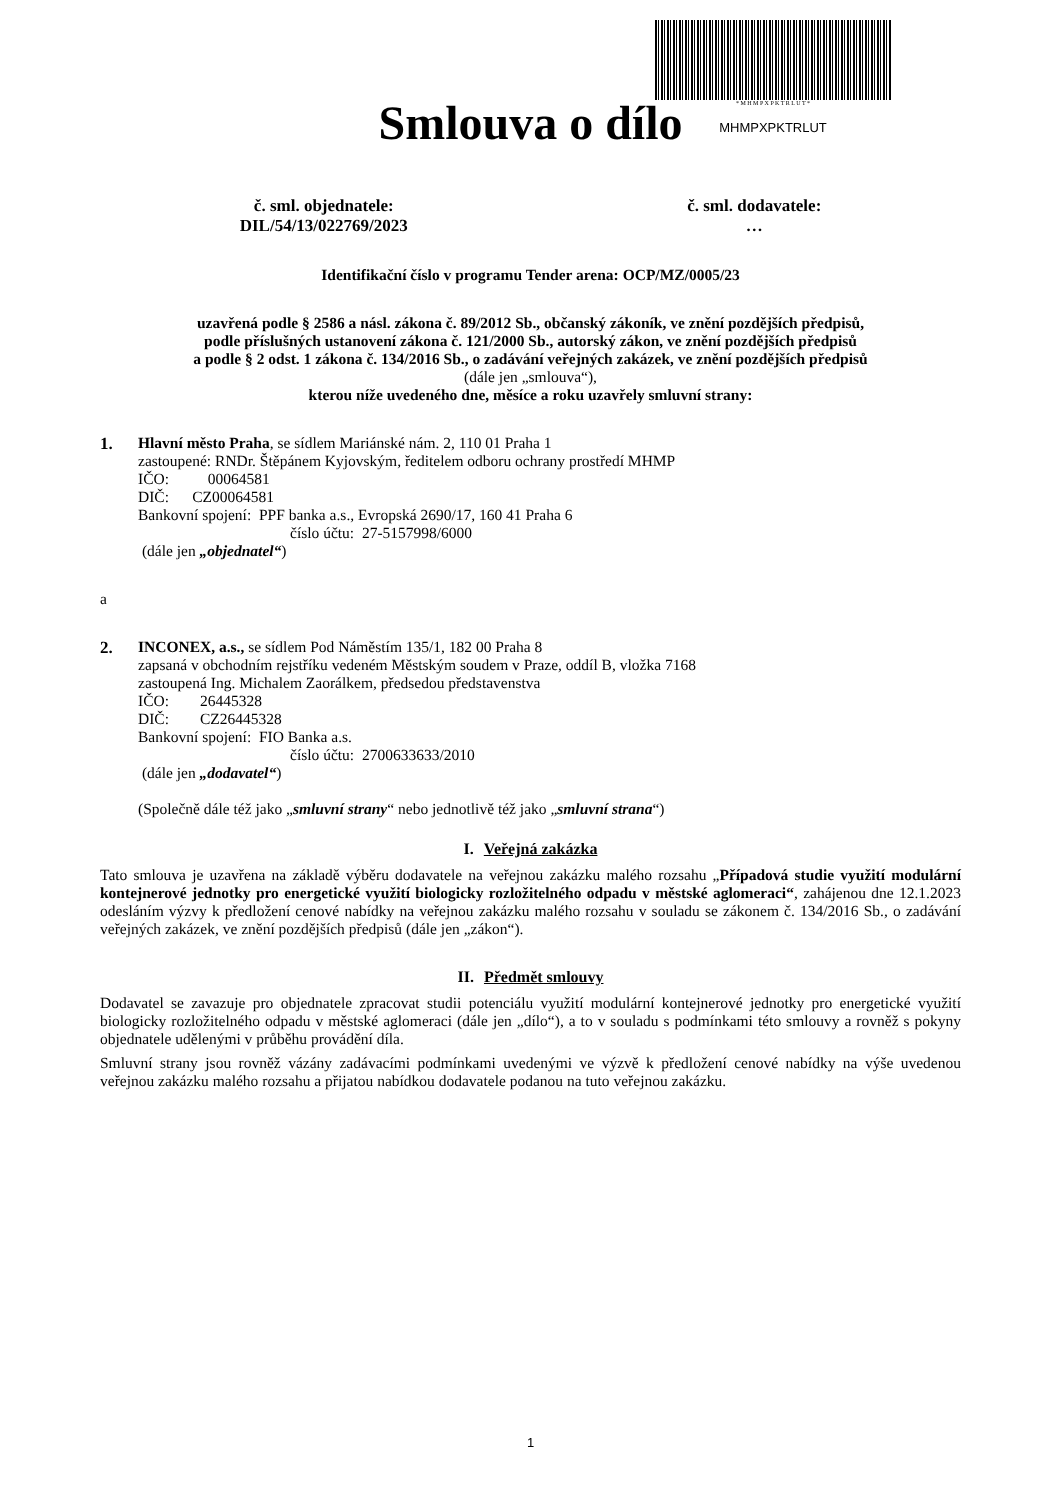Smlouva o dílo
* M H M P X P K T R L U T *
MHMPXPKTRLUT
č. sml. objednatele:
DIL/54/13/022769/2023
č. sml. dodavatele:
…
Identifikační číslo v programu Tender arena: OCP/MZ/0005/23
uzavřená podle § 2586 a násl. zákona č. 89/2012 Sb., občanský zákoník, ve znění pozdějších předpisů,
podle příslušných ustanovení zákona č. 121/2000 Sb., autorský zákon, ve znění pozdějších předpisů
a podle § 2 odst. 1 zákona č. 134/2016 Sb., o zadávání veřejných zakázek, ve znění pozdějších předpisů
(dále jen „smlouva“),
kterou níže uvedeného dne, měsíce a roku uzavřely smluvní strany:
1. Hlavní město Praha, se sídlem Mariánské nám. 2, 110 01 Praha 1
zastoupené: RNDr. Štěpánem Kyjovským, ředitelem odboru ochrany prostředí MHMP
IČO: 00064581
DIČ: CZ00064581
Bankovní spojení: PPF banka a.s., Evropská 2690/17, 160 41 Praha 6
číslo účtu: 27-5157998/6000
(dále jen „objednatel“)
a
2. INCONEX, a.s., se sídlem Pod Náměstím 135/1, 182 00 Praha 8
zapsaná v obchodním rejstříku vedeném Městským soudem v Praze, oddíl B, vložka 7168
zastoupená Ing. Michalem Zaorálkem, předsedou představenstva
IČO: 26445328
DIČ: CZ26445328
Bankovní spojení: FIO Banka a.s.
číslo účtu: 2700633633/2010
(dále jen „dodavatel“)
(Společně dále též jako „smluvní strany“ nebo jednotlivě též jako „smluvní strana“)
I. Veřejná zakázka
Tato smlouva je uzavřena na základě výběru dodavatele na veřejnou zakázku malého rozsahu „Případová studie využití modulární kontejnerové jednotky pro energetické využití biologicky rozložitelného odpadu v městské aglomeraci“, zahájenou dne 12.1.2023 odesláním výzvy k předložení cenové nabídky na veřejnou zakázku malého rozsahu v souladu se zákonem č. 134/2016 Sb., o zadávání veřejných zakázek, ve znění pozdějších předpisů (dále jen „zákon“).
II. Předmět smlouvy
Dodavatel se zavazuje pro objednatele zpracovat studii potenciálu využití modulární kontejnerové jednotky pro energetické využití biologicky rozložitelného odpadu v městské aglomeraci (dále jen „dílo“), a to v souladu s podmínkami této smlouvy a rovněž s pokyny objednatele udělenými v průběhu provádění díla.
Smluvní strany jsou rovněž vázány zadávacími podmínkami uvedenými ve výzvě k předložení cenové nabídky na výše uvedenou veřejnou zakázku malého rozsahu a přijatou nabídkou dodavatele podanou na tuto veřejnou zakázku.
1